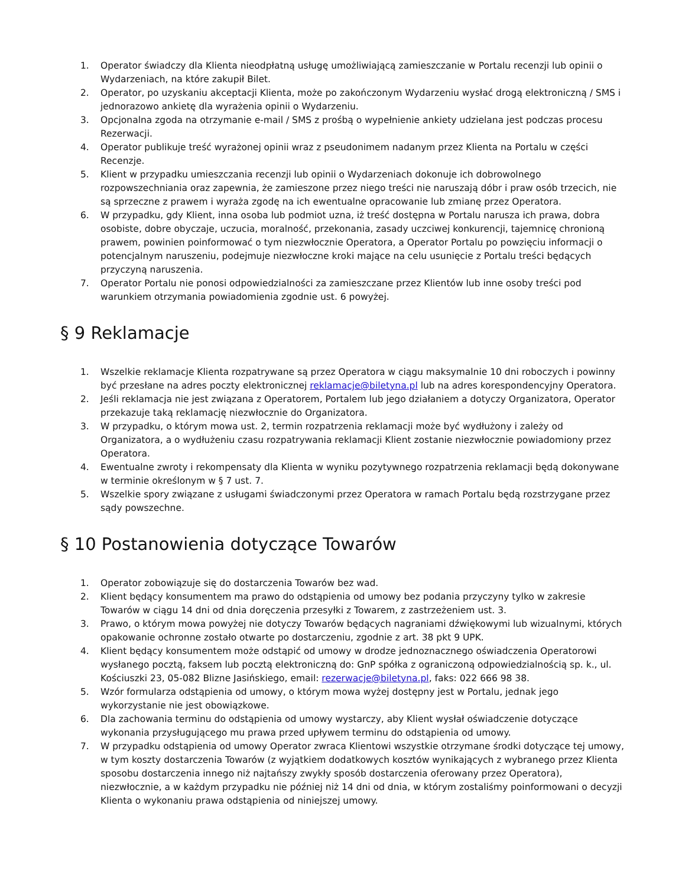1. Operator świadczy dla Klienta nieodpłatną usługę umożliwiającą zamieszczanie w Portalu recenzji lub opinii o Wydarzeniach, na które zakupił Bilet.
2. Operator, po uzyskaniu akceptacji Klienta, może po zakończonym Wydarzeniu wysłać drogą elektroniczną / SMS i jednorazowo ankietę dla wyrażenia opinii o Wydarzeniu.
3. Opcjonalna zgoda na otrzymanie e-mail / SMS z prośbą o wypełnienie ankiety udzielana jest podczas procesu Rezerwacji.
4. Operator publikuje treść wyrażonej opinii wraz z pseudonimem nadanym przez Klienta na Portalu w części Recenzje.
5. Klient w przypadku umieszczania recenzji lub opinii o Wydarzeniach dokonuje ich dobrowolnego rozpowszechniania oraz zapewnia, że zamieszone przez niego treści nie naruszają dóbr i praw osób trzecich, nie są sprzeczne z prawem i wyraża zgodę na ich ewentualne opracowanie lub zmianę przez Operatora.
6. W przypadku, gdy Klient, inna osoba lub podmiot uzna, iż treść dostępna w Portalu narusza ich prawa, dobra osobiste, dobre obyczaje, uczucia, moralność, przekonania, zasady uczciwej konkurencji, tajemnicę chronioną prawem, powinien poinformować o tym niezwłocznie Operatora, a Operator Portalu po powzięciu informacji o potencjalnym naruszeniu, podejmuje niezwłoczne kroki mające na celu usunięcie z Portalu treści będących przyczyną naruszenia.
7. Operator Portalu nie ponosi odpowiedzialności za zamieszczane przez Klientów lub inne osoby treści pod warunkiem otrzymania powiadomienia zgodnie ust. 6 powyżej.
§ 9 Reklamacje
1. Wszelkie reklamacje Klienta rozpatrywane są przez Operatora w ciągu maksymalnie 10 dni roboczych i powinny być przesłane na adres poczty elektronicznej reklamacje@biletyna.pl lub na adres korespondencyjny Operatora.
2. Jeśli reklamacja nie jest związana z Operatorem, Portalem lub jego działaniem a dotyczy Organizatora, Operator przekazuje taką reklamację niezwłocznie do Organizatora.
3. W przypadku, o którym mowa ust. 2, termin rozpatrzenia reklamacji może być wydłużony i zależy od Organizatora, a o wydłużeniu czasu rozpatrywania reklamacji Klient zostanie niezwłocznie powiadomiony przez Operatora.
4. Ewentualne zwroty i rekompensaty dla Klienta w wyniku pozytywnego rozpatrzenia reklamacji będą dokonywane w terminie określonym w § 7 ust. 7.
5. Wszelkie spory związane z usługami świadczonymi przez Operatora w ramach Portalu będą rozstrzygane przez sądy powszechne.
§ 10 Postanowienia dotyczące Towarów
1. Operator zobowiązuje się do dostarczenia Towarów bez wad.
2. Klient będący konsumentem ma prawo do odstąpienia od umowy bez podania przyczyny tylko w zakresie Towarów w ciągu 14 dni od dnia doręczenia przesyłki z Towarem, z zastrzeżeniem ust. 3.
3. Prawo, o którym mowa powyżej nie dotyczy Towarów będących nagraniami dźwiękowymi lub wizualnymi, których opakowanie ochronne zostało otwarte po dostarczeniu, zgodnie z art. 38 pkt 9 UPK.
4. Klient będący konsumentem może odstąpić od umowy w drodze jednoznacznego oświadczenia Operatorowi wysłanego pocztą, faksem lub pocztą elektroniczną do: GnP spółka z ograniczoną odpowiedzialnością sp. k., ul. Kościuszki 23, 05-082 Blizne Jasińskiego, email: rezerwacje@biletyna.pl, faks: 022 666 98 38.
5. Wzór formularza odstąpienia od umowy, o którym mowa wyżej dostępny jest w Portalu, jednak jego wykorzystanie nie jest obowiązkowe.
6. Dla zachowania terminu do odstąpienia od umowy wystarczy, aby Klient wysłał oświadczenie dotyczące wykonania przysługującego mu prawa przed upływem terminu do odstąpienia od umowy.
7. W przypadku odstąpienia od umowy Operator zwraca Klientowi wszystkie otrzymane środki dotyczące tej umowy, w tym koszty dostarczenia Towarów (z wyjątkiem dodatkowych kosztów wynikających z wybranego przez Klienta sposobu dostarczenia innego niż najtańszy zwykły sposób dostarczenia oferowany przez Operatora), niezwłocznie, a w każdym przypadku nie później niż 14 dni od dnia, w którym zostaliśmy poinformowani o decyzji Klienta o wykonaniu prawa odstąpienia od niniejszej umowy.